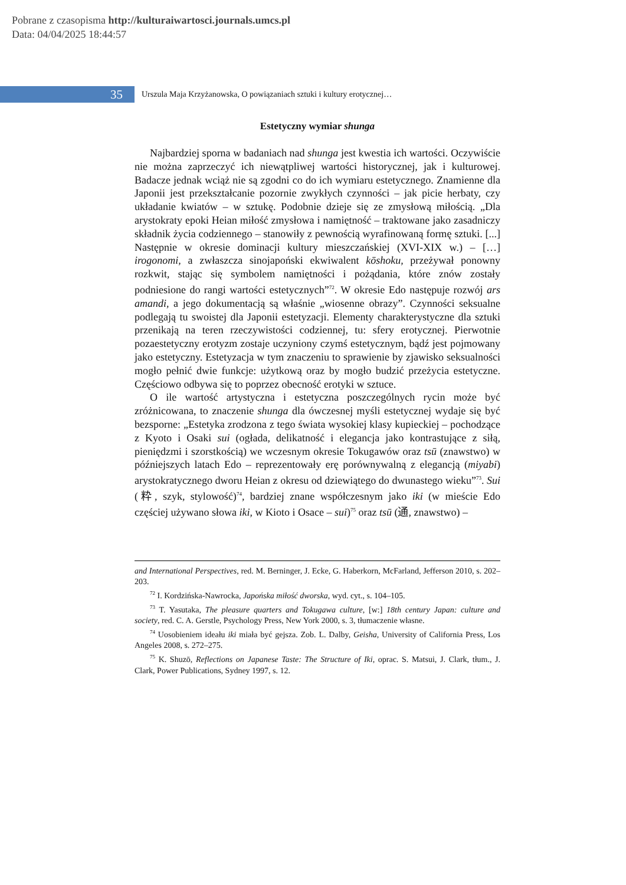Pobrane z czasopisma http://kulturaiwartosci.journals.umcs.pl
Data: 04/04/2025 18:44:57
35
Urszula Maja Krzyżanowska, O powiązaniach sztuki i kultury erotycznej…
Estetyczny wymiar shunga
Najbardziej sporna w badaniach nad shunga jest kwestia ich wartości. Oczywiście nie można zaprzeczyć ich niewątpliwej wartości historycznej, jak i kulturowej. Badacze jednak wciąż nie są zgodni co do ich wymiaru estetycznego. Znamienne dla Japonii jest przekształcanie pozornie zwykłych czynności – jak picie herbaty, czy układanie kwiatów – w sztukę. Podobnie dzieje się ze zmysłową miłością. „Dla arystokraty epoki Heian miłość zmysłowa i namiętność – traktowane jako zasadniczy składnik życia codziennego – stanowiły z pewnością wyrafinowaną formę sztuki. [...] Następnie w okresie dominacji kultury mieszczańskiej (XVI-XIX w.) – […] irogonomi, a zwłaszcza sinojapoński ekwiwalent kōshoku, przeżywał ponowny rozkwit, stając się symbolem namiętności i pożądania, które znów zostały podniesione do rangi wartości estetycznych”<sup>72</sup>. W okresie Edo następuje rozwój ars amandi, a jego dokumentacją są właśnie „wiosenne obrazy”. Czynności seksualne podlegają tu swoistej dla Japonii estetyzacji. Elementy charakterystyczne dla sztuki przenikają na teren rzeczywistości codziennej, tu: sfery erotycznej. Pierwotnie pozaestetyczny erotyzm zostaje uczyniony czymś estetycznym, bądź jest pojmowany jako estetyczny. Estetyzacja w tym znaczeniu to sprawienie by zjawisko seksualności mogło pełnić dwie funkcje: użytkową oraz by mogło budzić przeżycia estetyczne. Częściowo odbywa się to poprzez obecność erotyki w sztuce.
O ile wartość artystyczna i estetyczna poszczególnych rycin może być zróżnicowana, to znaczenie shunga dla ówczesnej myśli estetycznej wydaje się być bezsporne: „Estetyka zrodzona z tego świata wysokiej klasy kupieckiej – pochodzące z Kyoto i Osaki sui (ogłada, delikatność i elegancja jako kontrastujące z siłą, pieniędzmi i szorstkością) we wczesnym okresie Tokugawów oraz tsū (znawstwo) w późniejszych latach Edo – reprezentowały erę porównywalną z elegancją (miyabi) arystokratycznego dworu Heian z okresu od dziewiątego do dwunastego wieku”<sup>73</sup>. Sui (粋, szyk, stylowość)<sup>74</sup>, bardziej znane współczesnym jako iki (w mieście Edo częściej używano słowa iki, w Kioto i Osace – sui)<sup>75</sup> oraz tsū (通, znawstwo) –
and International Perspectives, red. M. Berninger, J. Ecke, G. Haberkorn, McFarland, Jefferson 2010, s. 202–203.
<sup>72</sup> I. Kordzińska-Nawrocka, Japońska miłość dworska, wyd. cyt., s. 104–105.
<sup>73</sup> T. Yasutaka, The pleasure quarters and Tokugawa culture, [w:] 18th century Japan: culture and society, red. C. A. Gerstle, Psychology Press, New York 2000, s. 3, tłumaczenie własne.
<sup>74</sup> Uosobieniem ideału iki miała być gejsza. Zob. L. Dalby, Geisha, University of California Press, Los Angeles 2008, s. 272–275.
<sup>75</sup> K. Shuzō, Reflections on Japanese Taste: The Structure of Iki, oprac. S. Matsui, J. Clark, tłum., J. Clark, Power Publications, Sydney 1997, s. 12.